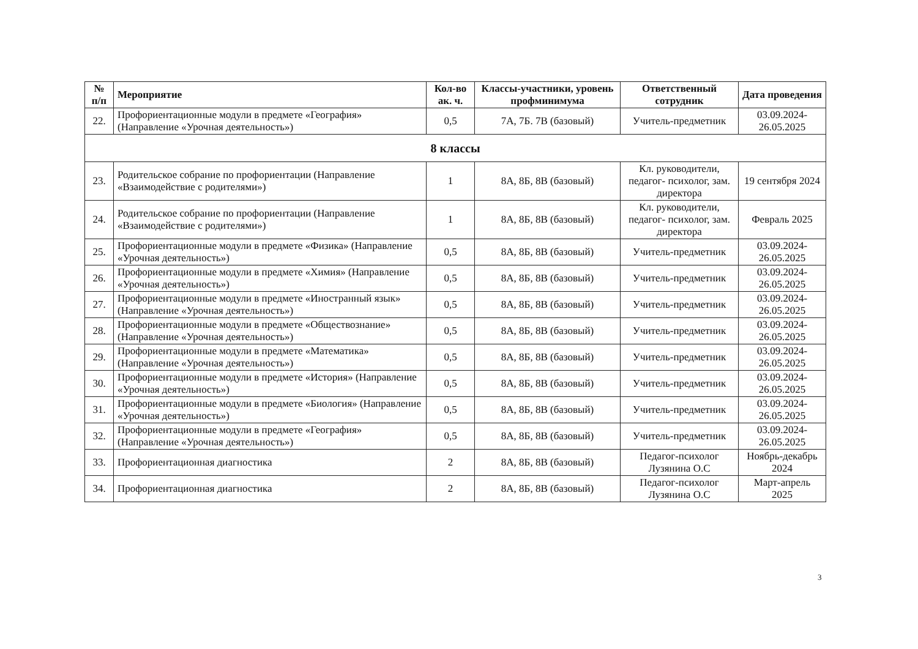| № п/п | Мероприятие | Кол-во ак. ч. | Классы-участники, уровень профминимума | Ответственный сотрудник | Дата проведения |
| --- | --- | --- | --- | --- | --- |
| 22. | Профориентационные модули в предмете «География» (Направление «Урочная деятельность») | 0,5 | 7А, 7Б. 7В (базовый) | Учитель-предметник | 03.09.2024-26.05.2025 |
| 8 классы | | | | | |
| 23. | Родительское собрание по профориентации (Направление «Взаимодействие с родителями») | 1 | 8А, 8Б, 8В (базовый) | Кл. руководители, педагог- психолог, зам. директора | 19 сентября 2024 |
| 24. | Родительское собрание по профориентации (Направление «Взаимодействие с родителями») | 1 | 8А, 8Б, 8В (базовый) | Кл. руководители, педагог- психолог, зам. директора | Февраль 2025 |
| 25. | Профориентационные модули в предмете «Физика» (Направление «Урочная деятельность») | 0,5 | 8А, 8Б, 8В (базовый) | Учитель-предметник | 03.09.2024-26.05.2025 |
| 26. | Профориентационные модули в предмете «Химия» (Направление «Урочная деятельность») | 0,5 | 8А, 8Б, 8В (базовый) | Учитель-предметник | 03.09.2024-26.05.2025 |
| 27. | Профориентационные модули в предмете «Иностранный язык» (Направление «Урочная деятельность») | 0,5 | 8А, 8Б, 8В (базовый) | Учитель-предметник | 03.09.2024-26.05.2025 |
| 28. | Профориентационные модули в предмете «Обществознание» (Направление «Урочная деятельность») | 0,5 | 8А, 8Б, 8В (базовый) | Учитель-предметник | 03.09.2024-26.05.2025 |
| 29. | Профориентационные модули в предмете «Математика» (Направление «Урочная деятельность») | 0,5 | 8А, 8Б, 8В (базовый) | Учитель-предметник | 03.09.2024-26.05.2025 |
| 30. | Профориентационные модули в предмете «История» (Направление «Урочная деятельность») | 0,5 | 8А, 8Б, 8В (базовый) | Учитель-предметник | 03.09.2024-26.05.2025 |
| 31. | Профориентационные модули в предмете «Биология» (Направление «Урочная деятельность») | 0,5 | 8А, 8Б, 8В (базовый) | Учитель-предметник | 03.09.2024-26.05.2025 |
| 32. | Профориентационные модули в предмете «География» (Направление «Урочная деятельность») | 0,5 | 8А, 8Б, 8В (базовый) | Учитель-предметник | 03.09.2024-26.05.2025 |
| 33. | Профориентационная диагностика | 2 | 8А, 8Б, 8В (базовый) | Педагог-психолог Лузянина О.С | Ноябрь-декабрь 2024 |
| 34. | Профориентационная диагностика | 2 | 8А, 8Б, 8В (базовый) | Педагог-психолог Лузянина О.С | Март-апрель 2025 |
3